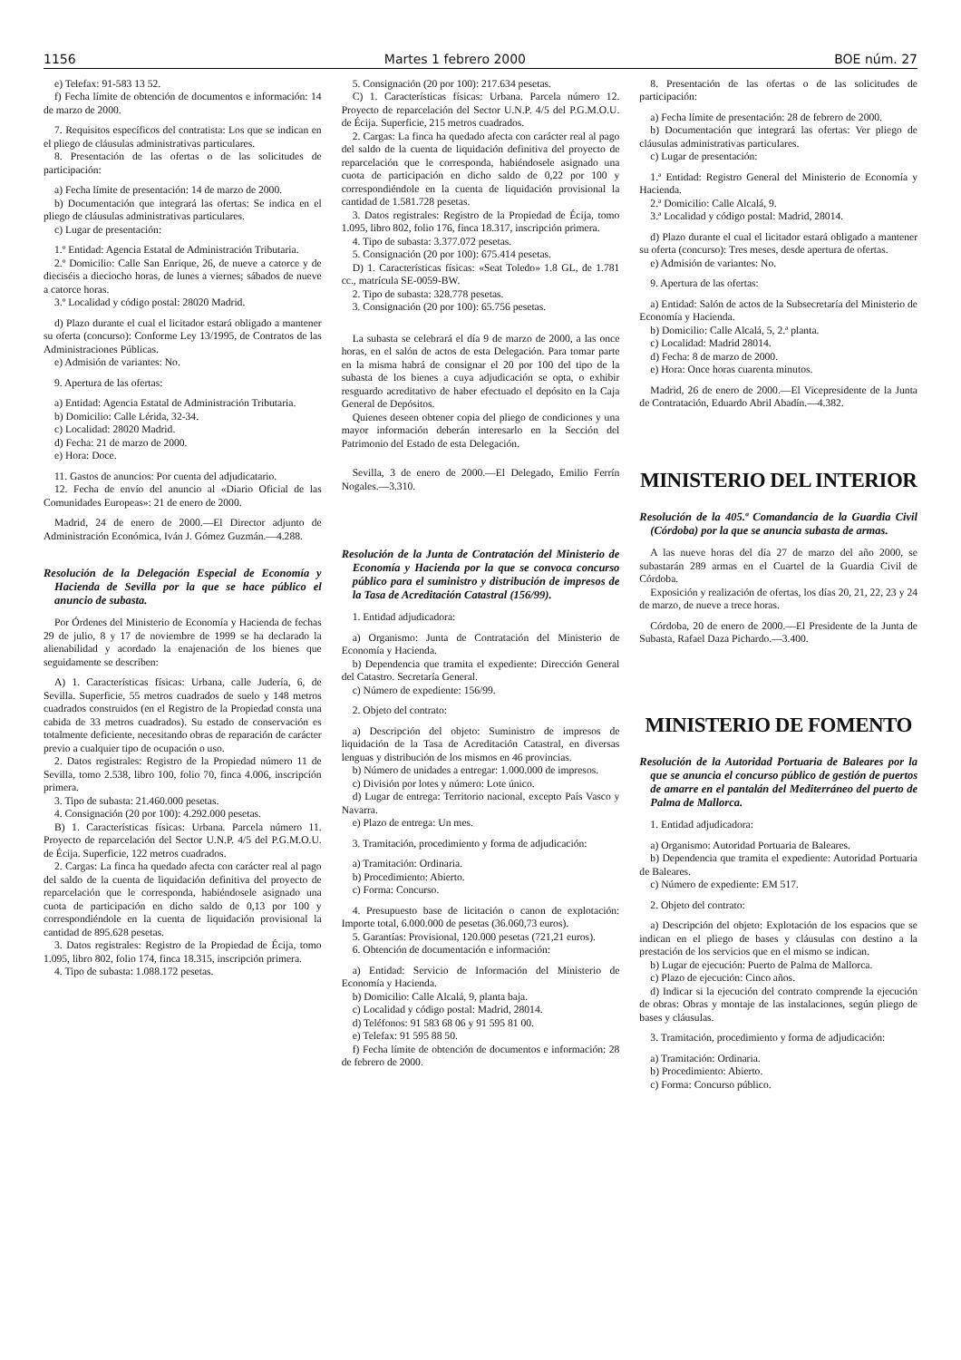1156 Martes 1 febrero 2000 BOE núm. 27
e) Telefax: 91-583 13 52.
f) Fecha límite de obtención de documentos e información: 14 de marzo de 2000.
7. Requisitos específicos del contratista: Los que se indican en el pliego de cláusulas administrativas particulares.
8. Presentación de las ofertas o de las solicitudes de participación:
a) Fecha límite de presentación: 14 de marzo de 2000.
b) Documentación que integrará las ofertas: Se indica en el pliego de cláusulas administrativas particulares.
c) Lugar de presentación:
1.º Entidad: Agencia Estatal de Administración Tributaria.
2.º Domicilio: Calle San Enrique, 26, de nueve a catorce y de dieciséis a dieciocho horas, de lunes a viernes; sábados de nueve a catorce horas.
3.º Localidad y código postal: 28020 Madrid.
d) Plazo durante el cual el licitador estará obligado a mantener su oferta (concurso): Conforme Ley 13/1995, de Contratos de las Administraciones Públicas.
e) Admisión de variantes: No.
9. Apertura de las ofertas:
a) Entidad: Agencia Estatal de Administración Tributaria.
b) Domicilio: Calle Lérida, 32-34.
c) Localidad: 28020 Madrid.
d) Fecha: 21 de marzo de 2000.
e) Hora: Doce.
11. Gastos de anuncios: Por cuenta del adjudicatario.
12. Fecha de envío del anuncio al «Diario Oficial de las Comunidades Europeas»: 21 de enero de 2000.
Madrid, 24 de enero de 2000.—El Director adjunto de Administración Económica, Iván J. Gómez Guzmán.—4.288.
Resolución de la Delegación Especial de Economía y Hacienda de Sevilla por la que se hace público el anuncio de subasta.
Por Órdenes del Ministerio de Economía y Hacienda de fechas 29 de julio, 8 y 17 de noviembre de 1999 se ha declarado la alienabilidad y acordado la enajenación de los bienes que seguidamente se describen:
A) 1. Características físicas: Urbana, calle Judería, 6, de Sevilla. Superficie, 55 metros cuadrados de suelo y 148 metros cuadrados construidos (en el Registro de la Propiedad consta una cabida de 33 metros cuadrados). Su estado de conservación es totalmente deficiente, necesitando obras de reparación de carácter previo a cualquier tipo de ocupación o uso.
2. Datos registrales: Registro de la Propiedad número 11 de Sevilla, tomo 2.538, libro 100, folio 70, finca 4.006, inscripción primera.
3. Tipo de subasta: 21.460.000 pesetas.
4. Consignación (20 por 100): 4.292.000 pesetas.
B) 1. Características físicas: Urbana. Parcela número 11. Proyecto de reparcelación del Sector U.N.P. 4/5 del P.G.M.O.U. de Écija. Superficie, 122 metros cuadrados.
2. Cargas: La finca ha quedado afecta con carácter real al pago del saldo de la cuenta de liquidación definitiva del proyecto de reparcelación que le corresponda, habiéndosele asignado una cuota de participación en dicho saldo de 0,13 por 100 y correspondiéndole en la cuenta de liquidación provisional la cantidad de 895.628 pesetas.
3. Datos registrales: Registro de la Propiedad de Écija, tomo 1.095, libro 802, folio 174, finca 18.315, inscripción primera.
4. Tipo de subasta: 1.088.172 pesetas.
5. Consignación (20 por 100): 217.634 pesetas.
C) 1. Características físicas: Urbana. Parcela número 12. Proyecto de reparcelación del Sector U.N.P. 4/5 del P.G.M.O.U. de Écija. Superficie, 215 metros cuadrados.
2. Cargas: La finca ha quedado afecta con carácter real al pago del saldo de la cuenta de liquidación definitiva del proyecto de reparcelación que le corresponda, habiéndosele asignado una cuota de participación en dicho saldo de 0,22 por 100 y correspondiéndole en la cuenta de liquidación provisional la cantidad de 1.581.728 pesetas.
3. Datos registrales: Registro de la Propiedad de Écija, tomo 1.095, libro 802, folio 176, finca 18.317, inscripción primera.
4. Tipo de subasta: 3.377.072 pesetas.
5. Consignación (20 por 100): 675.414 pesetas.
D) 1. Características físicas: «Seat Toledo» 1.8 GL, de 1.781 cc., matrícula SE-0059-BW.
2. Tipo de subasta: 328.778 pesetas.
3. Consignación (20 por 100): 65.756 pesetas.
La subasta se celebrará el día 9 de marzo de 2000, a las once horas, en el salón de actos de esta Delegación. Para tomar parte en la misma habrá de consignar el 20 por 100 del tipo de la subasta de los bienes a cuya adjudicación se opta, o exhibir resguardo acreditativo de haber efectuado el depósito en la Caja General de Depósitos.
Quienes deseen obtener copia del pliego de condiciones y una mayor información deberán interesarlo en la Sección del Patrimonio del Estado de esta Delegación.
Sevilla, 3 de enero de 2000.—El Delegado, Emilio Ferrín Nogales.—3.310.
Resolución de la Junta de Contratación del Ministerio de Economía y Hacienda por la que se convoca concurso público para el suministro y distribución de impresos de la Tasa de Acreditación Catastral (156/99).
1. Entidad adjudicadora:
a) Organismo: Junta de Contratación del Ministerio de Economía y Hacienda.
b) Dependencia que tramita el expediente: Dirección General del Catastro. Secretaría General.
c) Número de expediente: 156/99.
2. Objeto del contrato:
a) Descripción del objeto: Suministro de impresos de liquidación de la Tasa de Acreditación Catastral, en diversas lenguas y distribución de los mismos en 46 provincias.
b) Número de unidades a entregar: 1.000.000 de impresos.
c) División por lotes y número: Lote único.
d) Lugar de entrega: Territorio nacional, excepto País Vasco y Navarra.
e) Plazo de entrega: Un mes.
3. Tramitación, procedimiento y forma de adjudicación:
a) Tramitación: Ordinaria.
b) Procedimiento: Abierto.
c) Forma: Concurso.
4. Presupuesto base de licitación o canon de explotación: Importe total, 6.000.000 de pesetas (36.060,73 euros).
5. Garantías: Provisional, 120.000 pesetas (721,21 euros).
6. Obtención de documentación e información:
a) Entidad: Servicio de Información del Ministerio de Economía y Hacienda.
b) Domicilio: Calle Alcalá, 9, planta baja.
c) Localidad y código postal: Madrid, 28014.
d) Teléfonos: 91 583 68 06 y 91 595 81 00.
e) Telefax: 91 595 88 50.
f) Fecha límite de obtención de documentos e información: 28 de febrero de 2000.
8. Presentación de las ofertas o de las solicitudes de participación:
a) Fecha límite de presentación: 28 de febrero de 2000.
b) Documentación que integrará las ofertas: Ver pliego de cláusulas administrativas particulares.
c) Lugar de presentación:
1.ª Entidad: Registro General del Ministerio de Economía y Hacienda.
2.ª Domicilio: Calle Alcalá, 9.
3.ª Localidad y código postal: Madrid, 28014.
d) Plazo durante el cual el licitador estará obligado a mantener su oferta (concurso): Tres meses, desde apertura de ofertas.
e) Admisión de variantes: No.
9. Apertura de las ofertas:
a) Entidad: Salón de actos de la Subsecretaría del Ministerio de Economía y Hacienda.
b) Domicilio: Calle Alcalá, 5, 2.ª planta.
c) Localidad: Madrid 28014.
d) Fecha: 8 de marzo de 2000.
e) Hora: Once horas cuarenta minutos.
Madrid, 26 de enero de 2000.—El Vicepresidente de la Junta de Contratación, Eduardo Abril Abadín.—4.382.
MINISTERIO DEL INTERIOR
Resolución de la 405.ª Comandancia de la Guardia Civil (Córdoba) por la que se anuncia subasta de armas.
A las nueve horas del día 27 de marzo del año 2000, se subastarán 289 armas en el Cuartel de la Guardia Civil de Córdoba.
Exposición y realización de ofertas, los días 20, 21, 22, 23 y 24 de marzo, de nueve a trece horas.
Córdoba, 20 de enero de 2000.—El Presidente de la Junta de Subasta, Rafael Daza Pichardo.—3.400.
MINISTERIO DE FOMENTO
Resolución de la Autoridad Portuaria de Baleares por la que se anuncia el concurso público de gestión de puertos de amarre en el pantalán del Mediterráneo del puerto de Palma de Mallorca.
1. Entidad adjudicadora:
a) Organismo: Autoridad Portuaria de Baleares.
b) Dependencia que tramita el expediente: Autoridad Portuaria de Baleares.
c) Número de expediente: EM 517.
2. Objeto del contrato:
a) Descripción del objeto: Explotación de los espacios que se indican en el pliego de bases y cláusulas con destino a la prestación de los servicios que en el mismo se indican.
b) Lugar de ejecución: Puerto de Palma de Mallorca.
c) Plazo de ejecución: Cinco años.
d) Indicar si la ejecución del contrato comprende la ejecución de obras: Obras y montaje de las instalaciones, según pliego de bases y cláusulas.
3. Tramitación, procedimiento y forma de adjudicación:
a) Tramitación: Ordinaria.
b) Procedimiento: Abierto.
c) Forma: Concurso público.